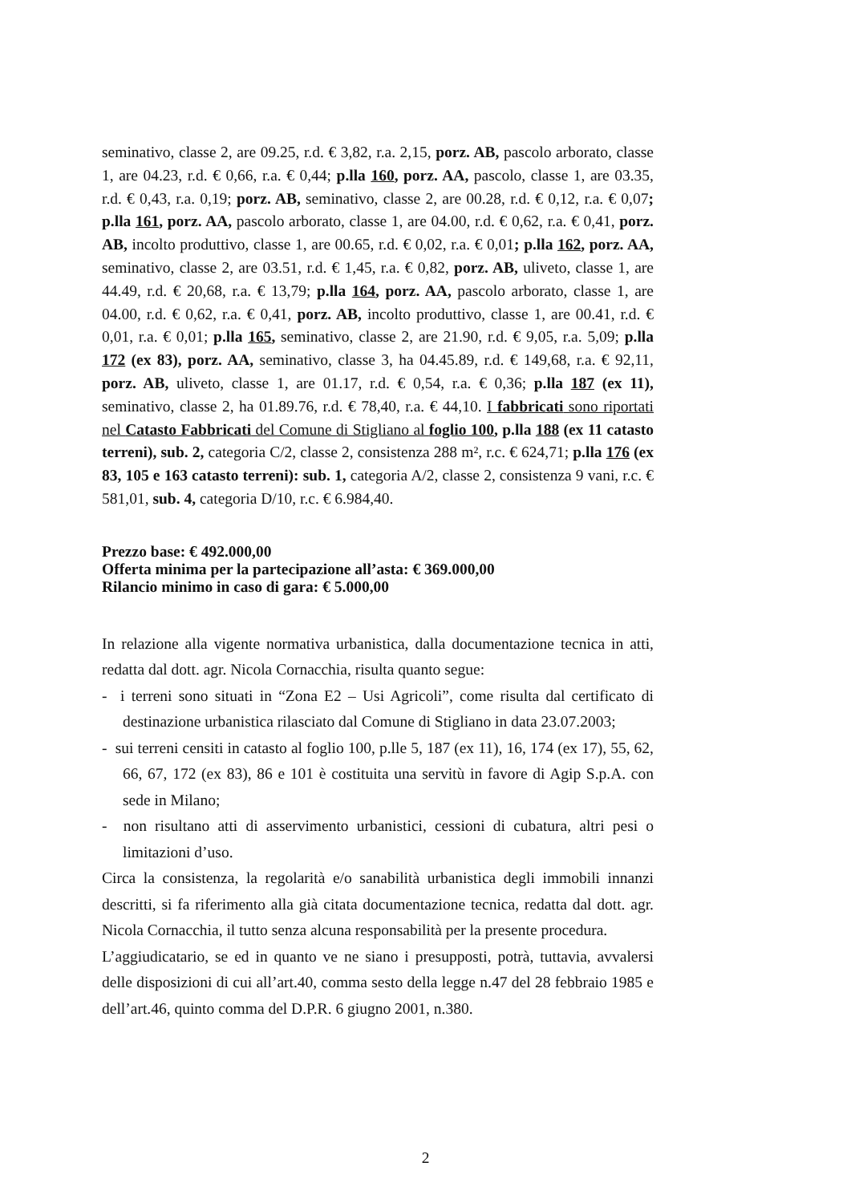seminativo, classe 2, are 09.25, r.d. € 3,82, r.a. 2,15, porz. AB, pascolo arborato, classe 1, are 04.23, r.d. € 0,66, r.a. € 0,44; p.lla 160, porz. AA, pascolo, classe 1, are 03.35, r.d. € 0,43, r.a. 0,19; porz. AB, seminativo, classe 2, are 00.28, r.d. € 0,12, r.a. € 0,07; p.lla 161, porz. AA, pascolo arborato, classe 1, are 04.00, r.d. € 0,62, r.a. € 0,41, porz. AB, incolto produttivo, classe 1, are 00.65, r.d. € 0,02, r.a. € 0,01; p.lla 162, porz. AA, seminativo, classe 2, are 03.51, r.d. € 1,45, r.a. € 0,82, porz. AB, uliveto, classe 1, are 44.49, r.d. € 20,68, r.a. € 13,79; p.lla 164, porz. AA, pascolo arborato, classe 1, are 04.00, r.d. € 0,62, r.a. € 0,41, porz. AB, incolto produttivo, classe 1, are 00.41, r.d. € 0,01, r.a. € 0,01; p.lla 165, seminativo, classe 2, are 21.90, r.d. € 9,05, r.a. 5,09; p.lla 172 (ex 83), porz. AA, seminativo, classe 3, ha 04.45.89, r.d. € 149,68, r.a. € 92,11, porz. AB, uliveto, classe 1, are 01.17, r.d. € 0,54, r.a. € 0,36; p.lla 187 (ex 11), seminativo, classe 2, ha 01.89.76, r.d. € 78,40, r.a. € 44,10. I fabbricati sono riportati nel Catasto Fabbricati del Comune di Stigliano al foglio 100, p.lla 188 (ex 11 catasto terreni), sub. 2, categoria C/2, classe 2, consistenza 288 m², r.c. € 624,71; p.lla 176 (ex 83, 105 e 163 catasto terreni): sub. 1, categoria A/2, classe 2, consistenza 9 vani, r.c. € 581,01, sub. 4, categoria D/10, r.c. € 6.984,40.
Prezzo base: € 492.000,00
Offerta minima per la partecipazione all’asta: € 369.000,00
Rilancio minimo in caso di gara: € 5.000,00
In relazione alla vigente normativa urbanistica, dalla documentazione tecnica in atti, redatta dal dott. agr. Nicola Cornacchia, risulta quanto segue:
- i terreni sono situati in “Zona E2 – Usi Agricoli”, come risulta dal certificato di destinazione urbanistica rilasciato dal Comune di Stigliano in data 23.07.2003;
- sui terreni censiti in catasto al foglio 100, p.lle 5, 187 (ex 11), 16, 174 (ex 17), 55, 62, 66, 67, 172 (ex 83), 86 e 101 è costituita una servitù in favore di Agip S.p.A. con sede in Milano;
- non risultano atti di asservimento urbanistici, cessioni di cubatura, altri pesi o limitazioni d’uso.
Circa la consistenza, la regolarità e/o sanabilità urbanistica degli immobili innanzi descritti, si fa riferimento alla già citata documentazione tecnica, redatta dal dott. agr. Nicola Cornacchia, il tutto senza alcuna responsabilità per la presente procedura.
L’aggiudicatario, se ed in quanto ve ne siano i presupposti, potrà, tuttavia, avvalersi delle disposizioni di cui all’art.40, comma sesto della legge n.47 del 28 febbraio 1985 e dell’art.46, quinto comma del D.P.R. 6 giugno 2001, n.380.
2